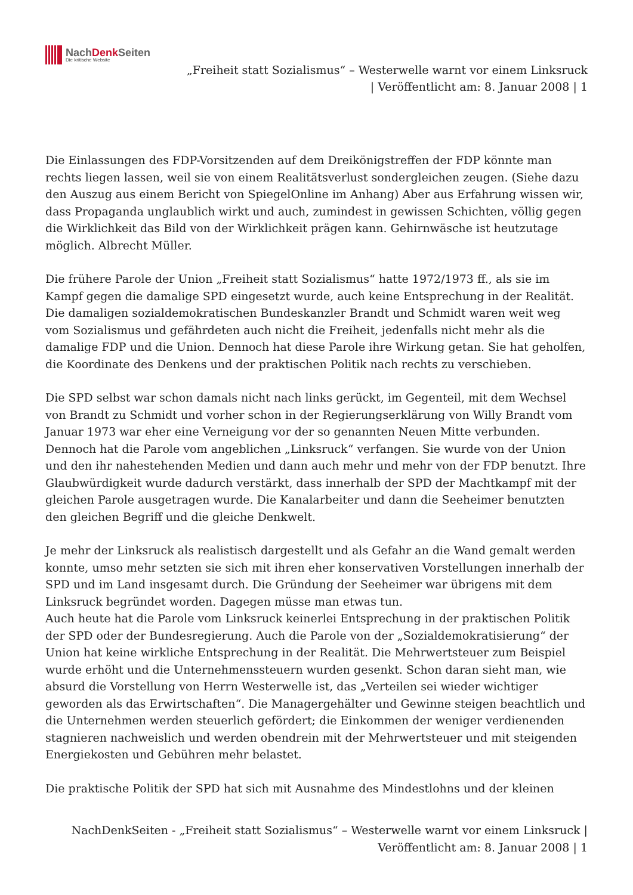NachDenk Seiten
Die kritische Website
„Freiheit statt Sozialismus“ – Westerwelle warnt vor einem Linksruck
| Veröffentlicht am: 8. Januar 2008 | 1
Die Einlassungen des FDP-Vorsitzenden auf dem Dreikönigstreffen der FDP könnte man rechts liegen lassen, weil sie von einem Realitätsverlust sondergleichen zeugen. (Siehe dazu den Auszug aus einem Bericht von SpiegelOnline im Anhang) Aber aus Erfahrung wissen wir, dass Propaganda unglaublich wirkt und auch, zumindest in gewissen Schichten, völlig gegen die Wirklichkeit das Bild von der Wirklichkeit prägen kann. Gehirnwäsche ist heutzutage möglich. Albrecht Müller.
Die frühere Parole der Union „Freiheit statt Sozialismus“ hatte 1972/1973 ff., als sie im Kampf gegen die damalige SPD eingesetzt wurde, auch keine Entsprechung in der Realität. Die damaligen sozialdemokratischen Bundeskanzler Brandt und Schmidt waren weit weg vom Sozialismus und gefährdeten auch nicht die Freiheit, jedenfalls nicht mehr als die damalige FDP und die Union. Dennoch hat diese Parole ihre Wirkung getan. Sie hat geholfen, die Koordinate des Denkens und der praktischen Politik nach rechts zu verschieben.
Die SPD selbst war schon damals nicht nach links gerückt, im Gegenteil, mit dem Wechsel von Brandt zu Schmidt und vorher schon in der Regierungserklärung von Willy Brandt vom Januar 1973 war eher eine Verneigung vor der so genannten Neuen Mitte verbunden. Dennoch hat die Parole vom angeblichen „Linksruck“ verfangen. Sie wurde von der Union und den ihr nahestehenden Medien und dann auch mehr und mehr von der FDP benutzt. Ihre Glaubwürdigkeit wurde dadurch verstärkt, dass innerhalb der SPD der Machtkampf mit der gleichen Parole ausgetragen wurde. Die Kanalarbeiter und dann die Seeheimer benutzten den gleichen Begriff und die gleiche Denkwelt.
Je mehr der Linksruck als realistisch dargestellt und als Gefahr an die Wand gemalt werden konnte, umso mehr setzten sie sich mit ihren eher konservativen Vorstellungen innerhalb der SPD und im Land insgesamt durch. Die Gründung der Seeheimer war übrigens mit dem Linksruck begründet worden. Dagegen müsse man etwas tun.
Auch heute hat die Parole vom Linksruck keinerlei Entsprechung in der praktischen Politik der SPD oder der Bundesregierung. Auch die Parole von der „Sozialdemokratisierung“ der Union hat keine wirkliche Entsprechung in der Realität. Die Mehrwertsteuer zum Beispiel wurde erhöht und die Unternehmenssteuern wurden gesenkt. Schon daran sieht man, wie absurd die Vorstellung von Herrn Westerwelle ist, das „Verteilen sei wieder wichtiger geworden als das Erwirtschaften“. Die Managergehälter und Gewinne steigen beachtlich und die Unternehmen werden steuerlich gefördert; die Einkommen der weniger verdienenden stagnieren nachweislich und werden obendrein mit der Mehrwertsteuer und mit steigenden Energiekosten und Gebühren mehr belastet.
Die praktische Politik der SPD hat sich mit Ausnahme des Mindestlohns und der kleinen
NachDenkSeiten - „Freiheit statt Sozialismus“ – Westerwelle warnt vor einem Linksruck |
Veröffentlicht am: 8. Januar 2008 | 1